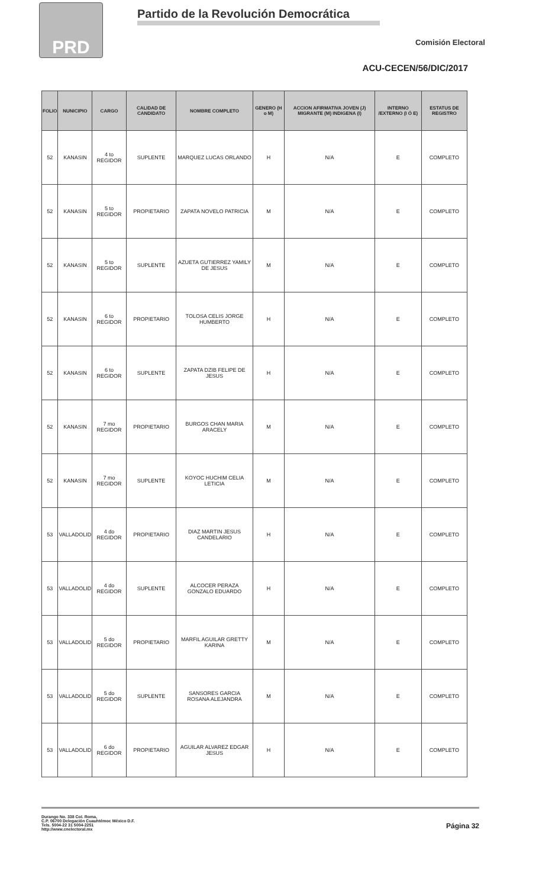PRD
Partido de la Revolución Democrática
Comisión Electoral
ACU-CECEN/56/DIC/2017
| FOLIO | NUNICIPIO | CARGO | CALIDAD DE CANDIDATO | NOMBRE COMPLETO | GENERO (H o M) | ACCION AFIRMATIVA JOVEN (J) MIGRANTE (M) INDIGENA (I) | INTERNO /EXTERNO (I Ó E) | ESTATUS DE REGISTRO |
| --- | --- | --- | --- | --- | --- | --- | --- | --- |
| 52 | KANASIN | 4 to REGIDOR | SUPLENTE | MARQUEZ LUCAS ORLANDO | H | N/A | E | COMPLETO |
| 52 | KANASIN | 5 to REGIDOR | PROPIETARIO | ZAPATA NOVELO PATRICIA | M | N/A | E | COMPLETO |
| 52 | KANASIN | 5 to REGIDOR | SUPLENTE | AZUETA GUTIERREZ YAMILY DE JESUS | M | N/A | E | COMPLETO |
| 52 | KANASIN | 6 to REGIDOR | PROPIETARIO | TOLOSA CELIS JORGE HUMBERTO | H | N/A | E | COMPLETO |
| 52 | KANASIN | 6 to REGIDOR | SUPLENTE | ZAPATA DZIB FELIPE DE JESUS | H | N/A | E | COMPLETO |
| 52 | KANASIN | 7 mo REGIDOR | PROPIETARIO | BURGOS CHAN MARIA ARACELY | M | N/A | E | COMPLETO |
| 52 | KANASIN | 7 mo REGIDOR | SUPLENTE | KOYOC HUCHIM CELIA LETICIA | M | N/A | E | COMPLETO |
| 53 | VALLADOLID | 4 do REGIDOR | PROPIETARIO | DIAZ MARTIN JESUS CANDELARIO | H | N/A | E | COMPLETO |
| 53 | VALLADOLID | 4 do REGIDOR | SUPLENTE | ALCOCER PERAZA GONZALO EDUARDO | H | N/A | E | COMPLETO |
| 53 | VALLADOLID | 5 do REGIDOR | PROPIETARIO | MARFIL AGUILAR GRETTY KARINA | M | N/A | E | COMPLETO |
| 53 | VALLADOLID | 5 do REGIDOR | SUPLENTE | SANSORES GARCIA ROSANA ALEJANDRA | M | N/A | E | COMPLETO |
| 53 | VALLADOLID | 6 do REGIDOR | PROPIETARIO | AGUILAR ALVAREZ EDGAR JESUS | H | N/A | E | COMPLETO |
Durango No. 338 Col. Roma,
C.P. 06700 Delegación Cuauhtémoc México D.F.
Tels. 5004-22 31 5004-2251
http://www.cnelectoral.mx
Página 32